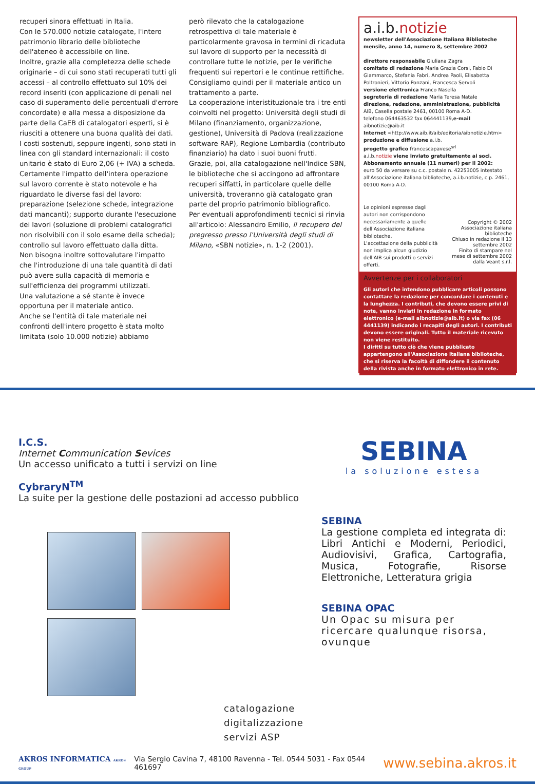recuperi sinora effettuati in Italia.
Con le 570.000 notizie catalogate, l'intero patrimonio librario delle biblioteche dell'ateneo è accessibile on line.
Inoltre, grazie alla completezza delle schede originarie – di cui sono stati recuperati tutti gli accessi – al controllo effettuato sul 10% dei record inseriti (con applicazione di penali nel caso di superamento delle percentuali d'errore concordate) e alla messa a disposizione da parte della CaEB di catalogatori esperti, si è riusciti a ottenere una buona qualità dei dati.
I costi sostenuti, seppure ingenti, sono stati in linea con gli standard internazionali: il costo unitario è stato di Euro 2,06 (+ IVA) a scheda.
Certamente l'impatto dell'intera operazione sul lavoro corrente è stato notevole e ha riguardato le diverse fasi del lavoro: preparazione (selezione schede, integrazione dati mancanti); supporto durante l'esecuzione dei lavori (soluzione di problemi catalografici non risolvibili con il solo esame della scheda); controllo sul lavoro effettuato dalla ditta.
Non bisogna inoltre sottovalutare l'impatto che l'introduzione di una tale quantità di dati può avere sulla capacità di memoria e sull'efficienza dei programmi utilizzati.
Una valutazione a sé stante è invece opportuna per il materiale antico.
Anche se l'entità di tale materiale nei confronti dell'intero progetto è stata molto limitata (solo 10.000 notizie) abbiamo
però rilevato che la catalogazione retrospettiva di tale materiale è particolarmente gravosa in termini di ricaduta sul lavoro di supporto per la necessità di controllare tutte le notizie, per le verifiche frequenti sui repertori e le continue rettifiche. Consigliamo quindi per il materiale antico un trattamento a parte.
La cooperazione interistituzionale tra i tre enti coinvolti nel progetto: Università degli studi di Milano (finanziamento, organizzazione, gestione), Università di Padova (realizzazione software RAP), Regione Lombardia (contributo finanziario) ha dato i suoi buoni frutti.
Grazie, poi, alla catalogazione nell'Indice SBN, le biblioteche che si accingono ad affrontare recuperi siffatti, in particolare quelle delle università, troveranno già catalogato gran parte del proprio patrimonio bibliografico.
Per eventuali approfondimenti tecnici si rinvia all'articolo: Alessandro Emilio, Il recupero del pregresso presso l'Università degli studi di Milano, «SBN notizie», n. 1-2 (2001).
a.i.b.notizie
newsletter dell'Associazione Italiana Biblioteche
mensile, anno 14, numero 8, settembre 2002
direttore responsabile Giuliana Zagra
comitato di redazione Maria Grazia Corsi, Fabio Di Giammarco, Stefania Fabri, Andrea Paoli, Elisabetta Poltronieri, Vittorio Ponzani, Francesca Servoli
versione elettronica Franco Nasella
segreteria di redazione Maria Teresa Natale
direzione, redazione, amministrazione, pubblicità
AIB, Casella postale 2461, 00100 Roma A-D.
telefono 064463532 fax 064441139,e-mail aibnotizie@aib.it
Internet <http://www.aib.it/aib/editoria/aibnotizie.htm>
produzione e diffusione a.i.b.
progetto grafico francescapavese<sup>srl</sup>
a.i.b.notizie viene inviato gratuitamente ai soci.
Abbonamento annuale (11 numeri) per il 2002:
euro 50 da versare su c.c. postale n. 42253005 intestato all'Associazione italiana biblioteche, a.i.b.notizie, c.p. 2461, 00100 Roma A-D.
Le opinioni espresse dagli autori non corrispondono necessariamente a quelle dell'Associazione italiana biblioteche.
L'accettazione della pubblicità non implica alcun giudizio dell'AIB sui prodotti o servizi offerti.
Copyright © 2002 Associazione italiana biblioteche
Chiuso in redazione il 13 settembre 2002
Finito di stampare nel mese di settembre 2002 dalla Veant s.r.l.
Avvertenze per i collaboratori
Gli autori che intendono pubblicare articoli possono contattare la redazione per concordare i contenuti e la lunghezza. I contributi, che devono essere privi di note, vanno inviati in redazione in formato elettronico (e-mail aibnotizie@aib.it) o via fax (06 4441139) indicando i recapiti degli autori. I contributi devono essere originali. Tutto il materiale ricevuto non viene restituito.
I diritti su tutto ciò che viene pubblicato appartengono all'Associazione italiana biblioteche, che si riserva la facoltà di diffondere il contenuto della rivista anche in formato elettronico in rete.
I.C.S.
Internet Communication Sevices
Un accesso unificato a tutti i servizi on line
CybraryN<sup>TM</sup>
La suite per la gestione delle postazioni ad accesso pubblico
catalogazione
digitalizzazione
servizi ASP
SEBINA
la soluzione estesa
SEBINA
La gestione completa ed integrata di: Libri Antichi e Moderni, Periodici, Audiovisivi, Grafica, Cartografia, Musica, Fotografie, Risorse Elettroniche, Letteratura grigia
SEBINA OPAC
Un Opac su misura per ricercare qualunque risorsa, ovunque
AKROS INFORMATICA AKROS GROUP Via Sergio Cavina 7, 48100 Ravenna - Tel. 0544 5031 - Fax 0544 461697 www.sebina.akros.it